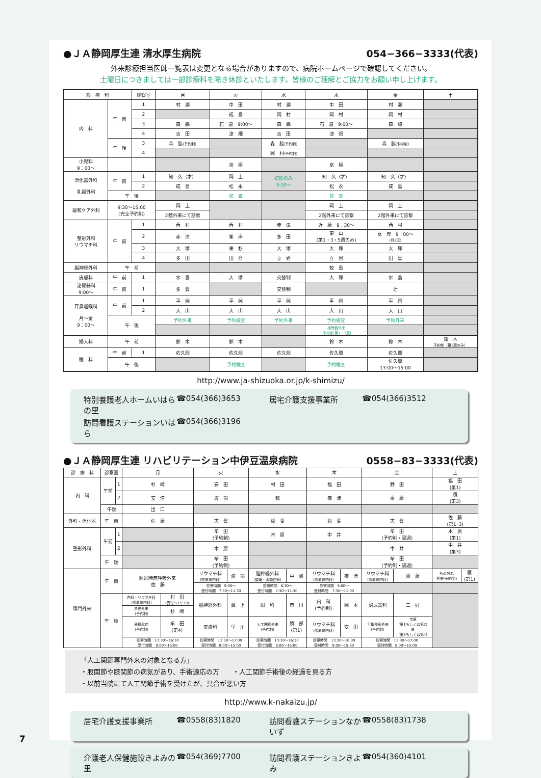●ＪＡ静岡厚生連 清水厚生病院 054−366−3333(代表)
外来診療担当医師一覧表は変更となる場合がありますので、病院ホームページで確認してください。
土曜日につきましては一部診療科を除き休診といたします。皆様のご理解とご協力をお願い申し上げます。
| 診 療 科 | | 診察室 | 月 | 火 | 水 | 木 | 金 | 土 |
| --- | --- | --- | --- | --- | --- | --- | --- | --- |
| 内 科 | 午 前 | 1 | 村 瀬 | 中 田 | 村 瀬 | 中 田 | 村 瀬 | |
| | | 2 | | 成 島 | 岡 村 | 岡 村 | 岡 村 | |
| | | 3 | 森 脇 | 石 道 9:00〜 | 森 脇 | 石 道 9:00〜 | 森 脇 | |
| | | 4 | 吉 田 | 漆 畑 | 吉 田 | 漆 畑 | | |
| | 午 後 | 3 | 森 脇 (予約制) | | 森 脇 (予約制) | | 森 脇 (予約制) | |
| | | 4 | | | 岡 村 (予約制) | | | |
| 小児科 9：00〜 | | | | 京 極 | | 京 極 | | |
| 消化器外科 乳腺外科 | 午 前 | 1 | 知 久（才） | 岡 上 | 初診のみ 9:30〜 | 知 久（才） | 知 久（才） | |
| | | 2 | 成 島 | 松 永 | | 松 永 | 成 島 | |
| | 午 後 | | | 検 査 | | 検 査 | | |
| 緩和ケア外科 | 9:30〜15:00 (完全予約制) | | 岡 上 | | | 岡 上 | 岡 上 | |
| | | | 2階外来にて診察 | | | 2階外来にて診察 | 2階外来にて診察 | |
| 整形外科 リウマチ科 | 午 前 | 1 | 西 村 | 西 村 | 赤 津 | 近 藤 9：30〜 | 西 村 | |
| | | 2 | 赤 津 | 峯 岸 | 多 田 | 東 山 (第1・3・5週のみ) | 高 岸 9：00〜 (月2回) | |
| | | 3 | 大 塚 | 乗 杉 | 大 塚 | 大 塚 | 大 塚 | |
| | | 4 | 多 田 | 田 島 | 立 岩 | 立 岩 | 田 島 | |
| 脳神経外科 | 午 前 | | | | | 鮫 島 | | |
| 皮膚科 | 午 前 | 1 | 水 島 | 大 塚 | 交替制 | 大 塚 | 水 島 | |
| 泌尿器科 9:00〜 | 午 前 | 1 | 多 賀 | | 交替制 | | 辻 | |
| 耳鼻咽喉科 月〜金 9：00〜 | 午 前 | 1 | 平 岡 | 平 岡 | 平 岡 | 平 岡 | 平 岡 | |
| | | 2 | 大 山 | 大 山 | 大 山 | 大 山 | 大 山 | |
| | 午 後 | | 予約外来 | 予約検査 | 予約外来 | 予約検査 | 予約外来 | |
| | | | | | | 補聴器外来 (予約制 第1・3週) | | |
| 婦人科 | 午 前 | | 鈴 木 | 鈴 木 | | 鈴 木 | 鈴 木 | 鈴 木 予約制（第3週のみ） |
| 眼 科 | 午 前 | 1 | 佐久間 | 佐久間 | 佐久間 | 佐久間 | 佐久間 | |
| | 午 後 | | | 予約検査 | | 予約検査 | 佐久間 13:00〜15:00 | |
http://www.ja-shizuoka.or.jp/k-shimizu/
特別養護老人ホームいはらの里 ☎054(366)3653 居宅介護支援事業所 ☎054(366)3512
訪問看護ステーションいはら ☎054(366)3196
●ＪＡ静岡厚生連 リハビリテーション中伊豆温泉病院 0558−83−3333(代表)
| 診 療 科 | 診察室 | | 月 | | 火 | | 水 | | 木 | | 金 | | 土 | |
| --- | --- | --- | --- | --- | --- | --- | --- | --- | --- | --- | --- | --- | --- | --- |
| 内 科 | 午前 | 1 | 杉 崎 | | 安 田 | | 村 田 | | 福 田 | | 野 田 | | 福 田 (第1) | |
| | | 2 | 安 倍 | | 渡 部 | | 積 | | 篠 浦 | | 齋 藤 | | 積 (第3) | |
| | 午後 | | 出 口 | | | | | | | | | | | |
| 外科・消化器 | 午 前 | | 佐 藤 | | 志 賀 | | 稲 葉 | | 稲 葉 | | 志 賀 | | 佐 藤 (第1･3) | |
| 整形外科 | 午前 | 1 | | | 牟 田 (予約制) | | 木 原 | | 中 井 | | 牟 田 (予約制・隔週) | | 木 原 (第1) | |
| | | 2 | | | 木 原 | | | | | | 中 井 | | 中 井 (第3) | |
| | 午 後 | | | | 牟 田 (予約制) | | | | | | 牟 田 (予約制・隔週) | | | |
| 専門外来 | 午 前 | | 睡眠時無呼吸外来 佐 藤 | | リウマチ科 (膠原病内科) | 渡 部 | 脳神経外科 (頭痛・水頭症等) | 中 嶋 | リウマチ科 (膠原病内科) | 篠 浦 | リウマチ科 (膠原病内科) | 齋 藤 | もの忘れ 外来(予約制) | 積 (第1) |
| | | | | | 診察時間 9:00〜 受付時間 7:30〜11:30 | | 診察時間 8:30〜 受付時間 7:30〜11:30 | | 診察時間 9:00〜 受付時間 7:30〜11:30 | | | | | |
| | 午 後 | | 内科・リウマチ科 (膠原病内科) | 村 田 (受付〜15:30) | 脳神経外科 | 眞 上 | 眼 科 | 市 川 | 内 科 (予約制) | 岡 本 | 泌尿器科 | 三 好 | | |
| | | | 禁煙外来 (予約制) | 杉 崎 | | | | | | | | | | |
| | | | 骨粗鬆症 (予約制) | 牟 田 (第4) | 皮膚科 | 早 川 | 人工関節外来 (予約制) | 勝 部 (第1) | リウマチ科 (膠原病内科) | 安 田 | 手指整形外来 (予約制) | 市原 (第1もしくは第2) 原 (第3もしくは第4) | | |
| | | | 診察時間 13:30〜16:30 受付時間 8:00〜15:00 | | 診察時間 13:30〜17:00 受付時間 8:00〜15:00 | | 診察時間 13:30〜16:30 受付時間 8:00〜15:00 | | 診察時間 13:30〜16:30 受付時間 8:00〜15:30 | | 診察時間 13:30〜17:00 受付時間 8:00〜15:00 | | | |
「人工関節専門外来の対象となる方」
・股関節や膝関節の病気があり、手術適応の方　　・人工関節手術後の経過を見る方
・以前当院にて人工関節手術を受けたが、具合が悪い方
http://www.k-nakaizu.jp/
居宅介護支援事業所 ☎0558(83)1820 訪問看護ステーションなかいず ☎0558(83)1738
介護老人保健施設きよみの里 ☎054(369)7700 訪問看護ステーションきよみ ☎054(360)4101
7